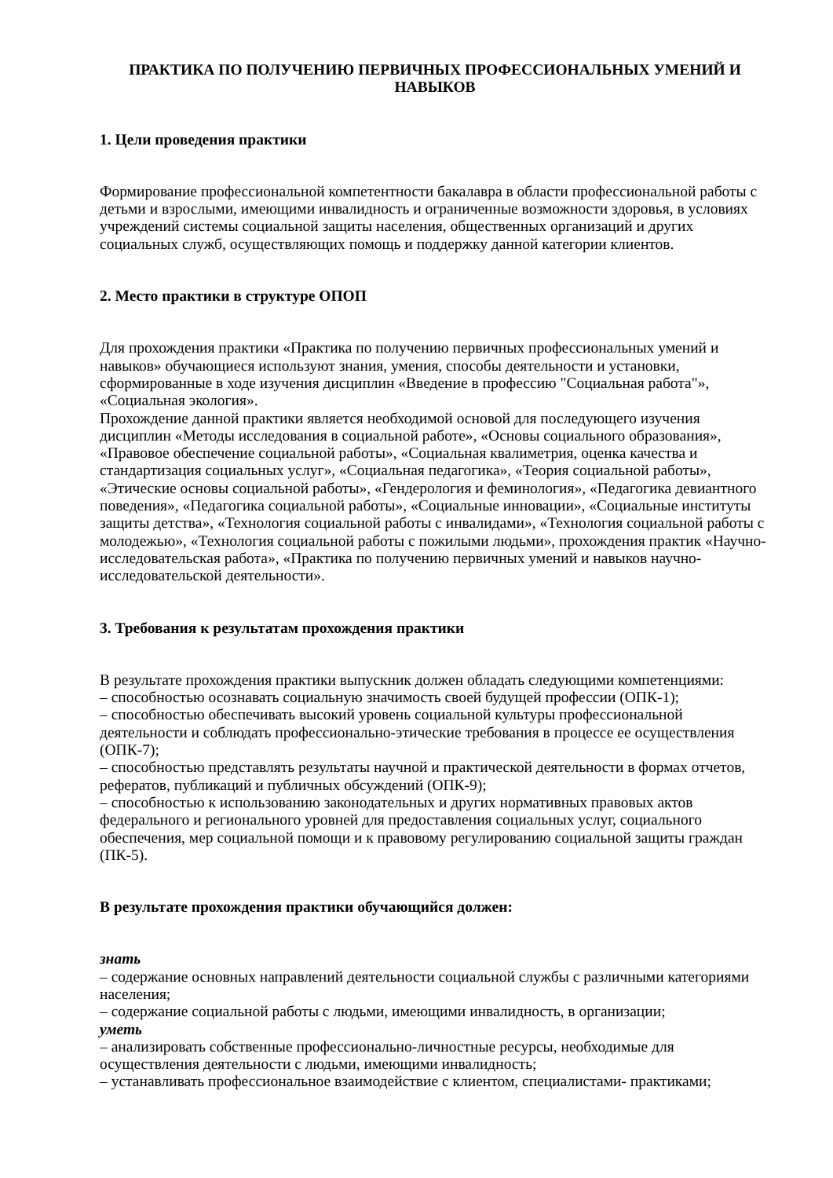ПРАКТИКА ПО ПОЛУЧЕНИЮ ПЕРВИЧНЫХ ПРОФЕССИОНАЛЬНЫХ УМЕНИЙ И НАВЫКОВ
1. Цели проведения практики
Формирование профессиональной компетентности бакалавра в области профессиональной работы с детьми и взрослыми, имеющими инвалидность и ограниченные возможности здоровья, в условиях учреждений системы социальной защиты населения, общественных организаций и других социальных служб, осуществляющих помощь и поддержку данной категории клиентов.
2. Место практики в структуре ОПОП
Для прохождения практики «Практика по получению первичных профессиональных умений и навыков» обучающиеся используют знания, умения, способы деятельности и установки, сформированные в ходе изучения дисциплин «Введение в профессию "Социальная работа"», «Социальная экология».
Прохождение данной практики является необходимой основой для последующего изучения дисциплин «Методы исследования в социальной работе», «Основы социального образования», «Правовое обеспечение социальной работы», «Социальная квалиметрия, оценка качества и стандартизация социальных услуг», «Социальная педагогика», «Теория социальной работы», «Этические основы социальной работы», «Гендерология и феминология», «Педагогика девиантного поведения», «Педагогика социальной работы», «Социальные инновации», «Социальные институты защиты детства», «Технология социальной работы с инвалидами», «Технология социальной работы с молодежью», «Технология социальной работы с пожилыми людьми», прохождения практик «Научно-исследовательская работа», «Практика по получению первичных умений и навыков научно-исследовательской деятельности».
3. Требования к результатам прохождения практики
В результате прохождения практики выпускник должен обладать следующими компетенциями:
– способностью осознавать социальную значимость своей будущей профессии (ОПК-1);
– способностью обеспечивать высокий уровень социальной культуры профессиональной деятельности и соблюдать профессионально-этические требования в процессе ее осуществления (ОПК-7);
– способностью представлять результаты научной и практической деятельности в формах отчетов, рефератов, публикаций и публичных обсуждений (ОПК-9);
– способностью к использованию законодательных и других нормативных правовых актов федерального и регионального уровней для предоставления социальных услуг, социального обеспечения, мер социальной помощи и к правовому регулированию социальной защиты граждан (ПК-5).
В результате прохождения практики обучающийся должен:
знать
– содержание основных направлений деятельности социальной службы с различными категориями населения;
– содержание социальной работы с людьми, имеющими инвалидность, в организации;
уметь
– анализировать собственные профессионально-личностные ресурсы, необходимые для осуществления деятельности с людьми, имеющими инвалидность;
– устанавливать профессиональное взаимодействие с клиентом, специалистами- практиками;